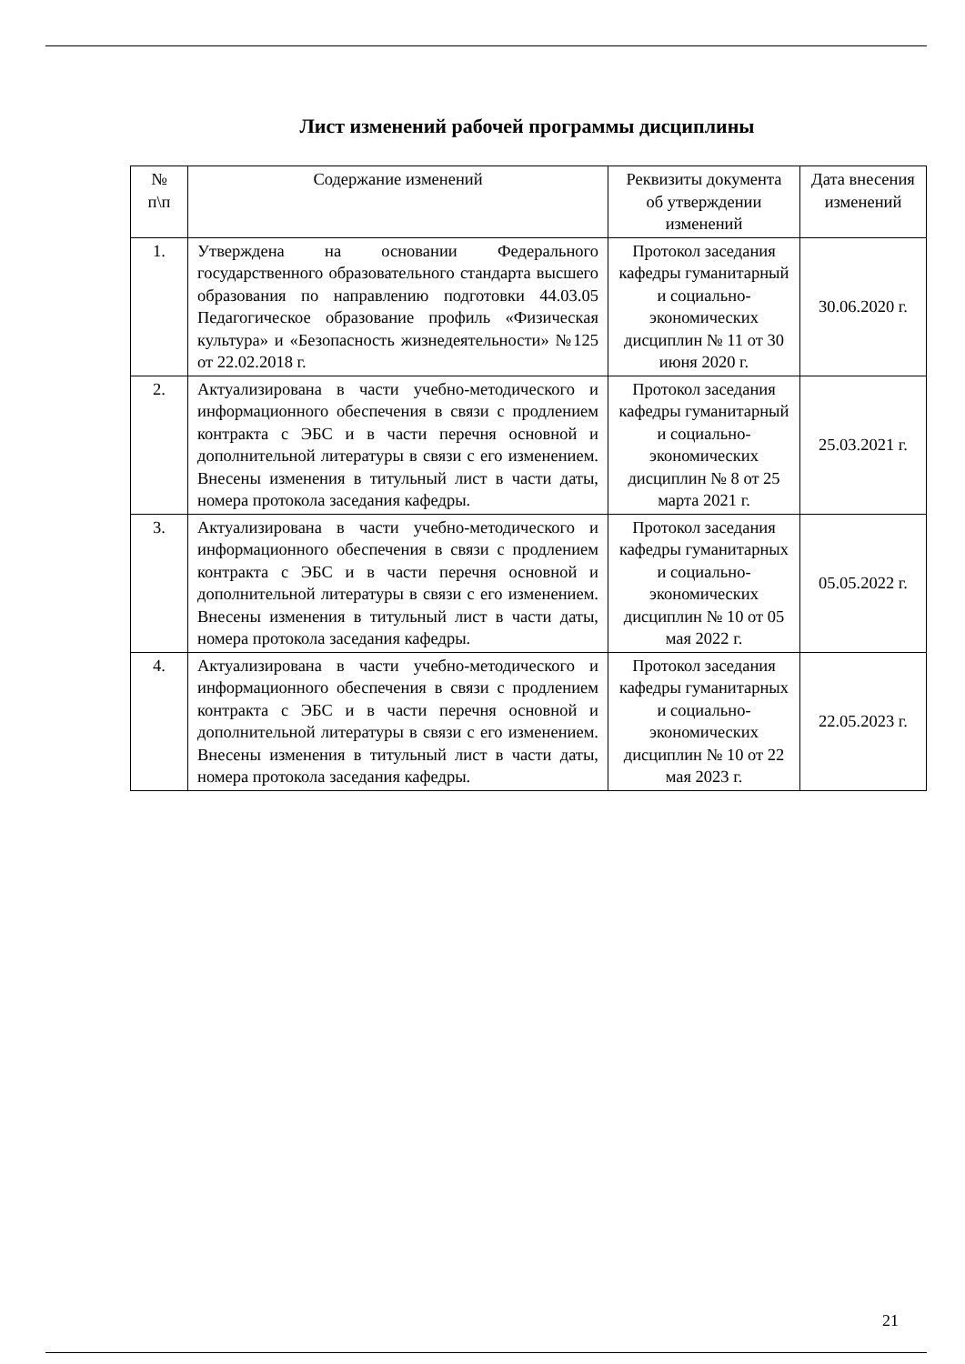Лист изменений рабочей программы дисциплины
| № п\п | Содержание изменений | Реквизиты документа об утверждении изменений | Дата внесения изменений |
| --- | --- | --- | --- |
| 1. | Утверждена на основании Федерального государственного образовательного стандарта высшего образования по направлению подготовки 44.03.05 Педагогическое образование профиль «Физическая культура» и «Безопасность жизнедеятельности» №125 от 22.02.2018 г. | Протокол заседания кафедры гуманитарный и социально-экономических дисциплин № 11 от 30 июня 2020 г. | 30.06.2020 г. |
| 2. | Актуализирована в части учебно-методического и информационного обеспечения в связи с продлением контракта с ЭБС и в части перечня основной и дополнительной литературы в связи с его изменением. Внесены изменения в титульный лист в части даты, номера протокола заседания кафедры. | Протокол заседания кафедры гуманитарный и социально-экономических дисциплин № 8 от 25 марта 2021 г. | 25.03.2021 г. |
| 3. | Актуализирована в части учебно-методического и информационного обеспечения в связи с продлением контракта с ЭБС и в части перечня основной и дополнительной литературы в связи с его изменением. Внесены изменения в титульный лист в части даты, номера протокола заседания кафедры. | Протокол заседания кафедры гуманитарных и социально-экономических дисциплин № 10 от 05 мая 2022 г. | 05.05.2022 г. |
| 4. | Актуализирована в части учебно-методического и информационного обеспечения в связи с продлением контракта с ЭБС и в части перечня основной и дополнительной литературы в связи с его изменением. Внесены изменения в титульный лист в части даты, номера протокола заседания кафедры. | Протокол заседания кафедры гуманитарных и социально-экономических дисциплин № 10 от 22 мая 2023 г. | 22.05.2023 г. |
21